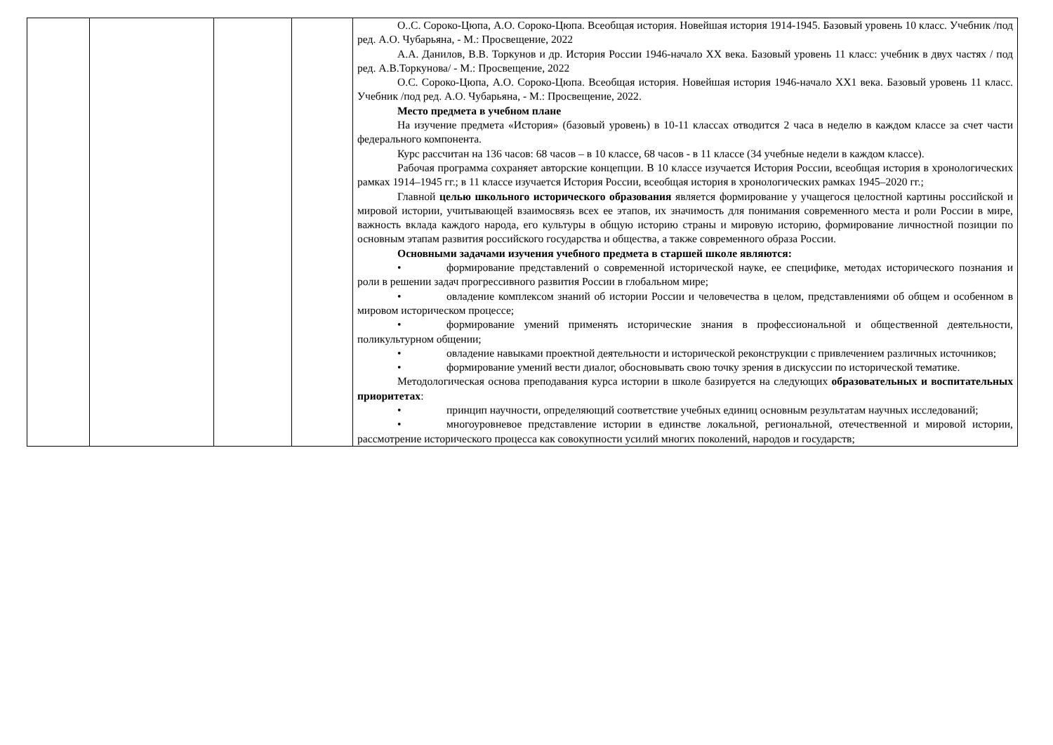| | | | | О..С. Сороко-Цюпа, А.О. Сороко-Цюпа. Всеобщая история. Новейшая история 1914-1945. Базовый уровень 10 класс. Учебник /под ред. А.О. Чубарьяна, - М.: Просвещение, 2022 А.А. Данилов, В.В. Торкунов и др. История России 1946-начало XX века. Базовый уровень 11 класс: учебник в двух частях / под ред. А.В.Торкунова/ - М.: Просвещение, 2022 О.С. Сороко-Цюпа, А.О. Сороко-Цюпа. Всеобщая история. Новейшая история 1946-начало XX1 века. Базовый уровень 11 класс. Учебник /под ред. А.О. Чубарьяна, - М.: Просвещение, 2022. Место предмета в учебном плане На изучение предмета «История» (базовый уровень) в 10-11 классах отводится 2 часа в неделю в каждом классе за счет части федерального компонента. Курс рассчитан на 136 часов: 68 часов – в 10 классе, 68 часов - в 11 классе (34 учебные недели в каждом классе). Рабочая программа сохраняет авторские концепции. В 10 классе изучается История России, всеобщая история в хронологических рамках 1914–1945 гг.; в 11 классе изучается История России, всеобщая история в хронологических рамках 1945–2020 гг.; Главной целью школьного исторического образования является формирование у учащегося целостной картины российской и мировой истории, учитывающей взаимосвязь всех ее этапов, их значимость для понимания современного места и роли России в мире, важность вклада каждого народа, его культуры в общую историю страны и мировую историю, формирование личностной позиции по основным этапам развития российского государства и общества, а также современного образа России. Основными задачами изучения учебного предмета в старшей школе являются: • формирование представлений о современной исторической науке, ее специфике, методах исторического познания и роли в решении задач прогрессивного развития России в глобальном мире; • овладение комплексом знаний об истории России и человечества в целом, представлениями об общем и особенном в мировом историческом процессе; • формирование умений применять исторические знания в профессиональной и общественной деятельности, поликультурном общении; • овладение навыками проектной деятельности и исторической реконструкции с привлечением различных источников; • формирование умений вести диалог, обосновывать свою точку зрения в дискуссии по исторической тематике. Методологическая основа преподавания курса истории в школе базируется на следующих образовательных и воспитательных приоритетах : • принцип научности, определяющий соответствие учебных единиц основным результатам научных исследований; • многоуровневое представление истории в единстве локальной, региональной, отечественной и мировой истории, рассмотрение исторического процесса как совокупности усилий многих поколений, народов и государств; |